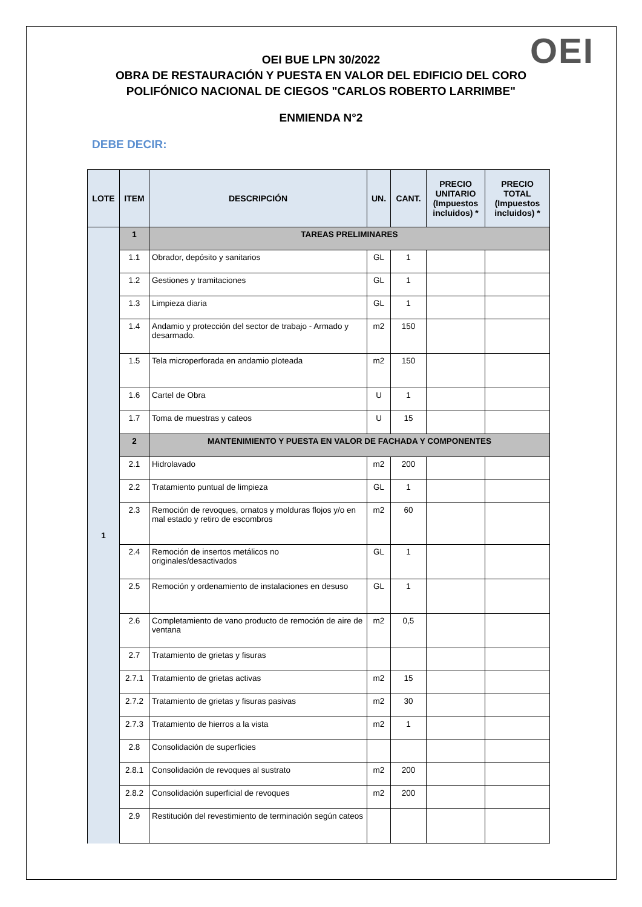OEI
OEI BUE LPN 30/2022
OBRA DE RESTAURACIÓN Y PUESTA EN VALOR DEL EDIFICIO DEL CORO
POLIFÓNICO NACIONAL DE CIEGOS "CARLOS ROBERTO LARRIMBE"
ENMIENDA N°2
DEBE DECIR:
| LOTE | ITEM | DESCRIPCIÓN | UN. | CANT. | PRECIO UNITARIO (Impuestos incluidos) * | PRECIO TOTAL (Impuestos incluidos) * |
| --- | --- | --- | --- | --- | --- | --- |
| 1 | 1 | TAREAS PRELIMINARES | | | | |
| | 1.1 | Obrador, depósito y sanitarios | GL | 1 | | |
| | 1.2 | Gestiones y tramitaciones | GL | 1 | | |
| | 1.3 | Limpieza diaria | GL | 1 | | |
| | 1.4 | Andamio y protección del sector de trabajo - Armado y desarmado. | m2 | 150 | | |
| | 1.5 | Tela microperforada en andamio ploteada | m2 | 150 | | |
| | 1.6 | Cartel de Obra | U | 1 | | |
| | 1.7 | Toma de muestras y cateos | U | 15 | | |
| | 2 | MANTENIMIENTO Y PUESTA EN VALOR DE FACHADA Y COMPONENTES | | | | |
| | 2.1 | Hidrolavado | m2 | 200 | | |
| | 2.2 | Tratamiento puntual de limpieza | GL | 1 | | |
| | 2.3 | Remoción de revoques, ornatos y molduras flojos y/o en mal estado y retiro de escombros | m2 | 60 | | |
| | 2.4 | Remoción de insertos metálicos no originales/desactivados | GL | 1 | | |
| | 2.5 | Remoción y ordenamiento de instalaciones en desuso | GL | 1 | | |
| | 2.6 | Completamiento de vano producto de remoción de aire de ventana | m2 | 0,5 | | |
| | 2.7 | Tratamiento de grietas y fisuras | | | | |
| | 2.7.1 | Tratamiento de grietas activas | m2 | 15 | | |
| | 2.7.2 | Tratamiento de grietas y fisuras pasivas | m2 | 30 | | |
| | 2.7.3 | Tratamiento de hierros a la vista | m2 | 1 | | |
| | 2.8 | Consolidación de superficies | | | | |
| | 2.8.1 | Consolidación de revoques al sustrato | m2 | 200 | | |
| | 2.8.2 | Consolidación superficial de revoques | m2 | 200 | | |
| | 2.9 | Restitución del revestimiento de terminación según cateos | | | | |